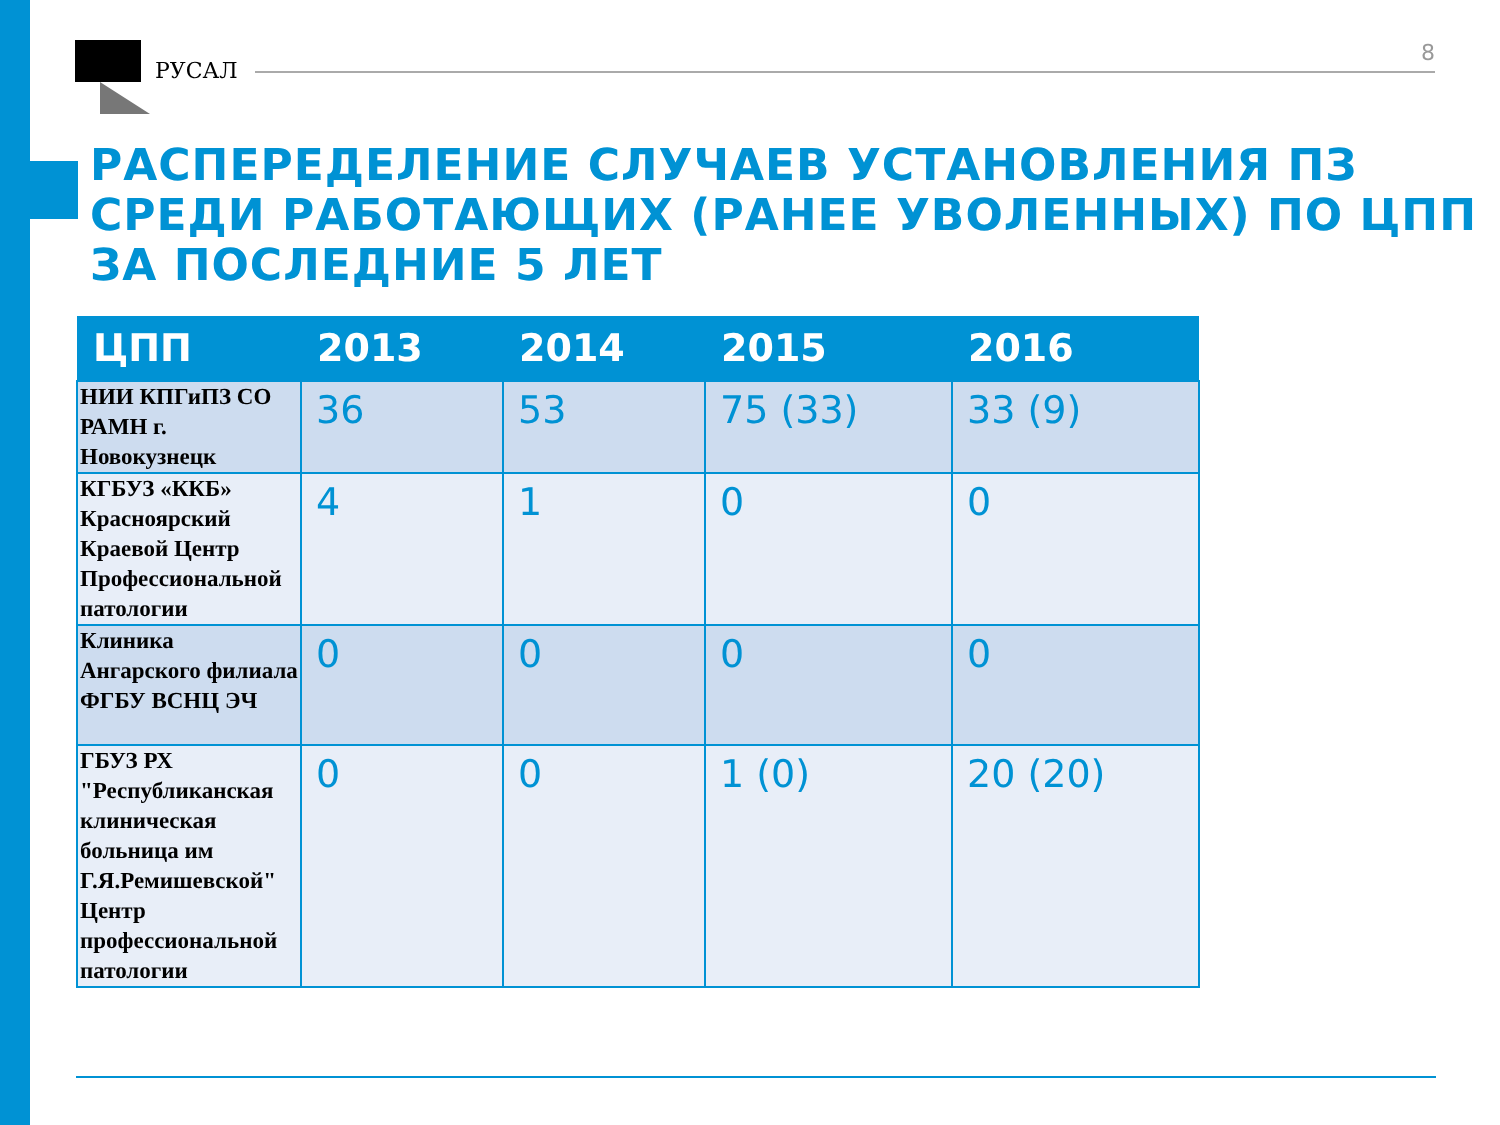РУСАЛ
8
РАСПЕРЕДЕЛЕНИЕ СЛУЧАЕВ УСТАНОВЛЕНИЯ ПЗ СРЕДИ РАБОТАЮЩИХ (РАНЕЕ УВОЛЕННЫХ) ПО ЦПП ЗА ПОСЛЕДНИЕ 5 ЛЕТ
| ЦПП | 2013 | 2014 | 2015 | 2016 |
| --- | --- | --- | --- | --- |
| НИИ КПГиПЗ СО РАМН г. Новокузнецк | 36 | 53 | 75 (33) | 33 (9) |
| КГБУЗ «ККБ» Красноярский Краевой Центр Профессиональной патологии | 4 | 1 | 0 | 0 |
| Клиника Ангарского филиала ФГБУ ВСНЦ ЭЧ | 0 | 0 | 0 | 0 |
| ГБУЗ РХ "Республиканская клиническая больница им Г.Я.Ремишевской" Центр профессиональной патологии | 0 | 0 | 1 (0) | 20 (20) |